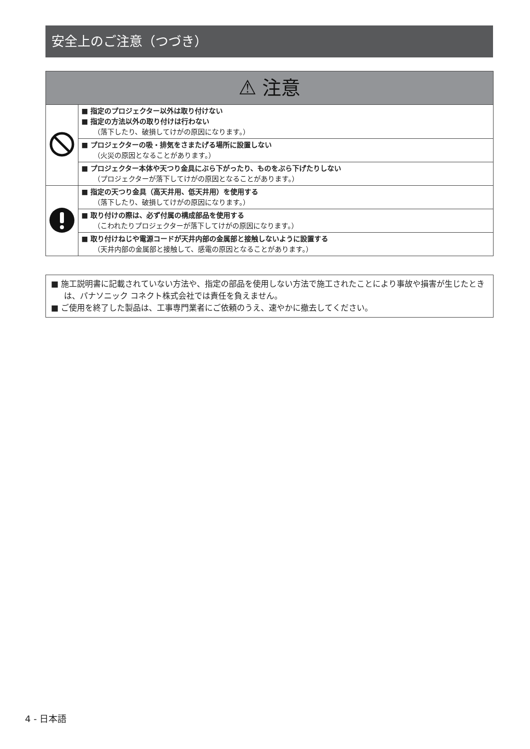安全上のご注意（つづき）
| ⚠ 注意 | |
| --- | --- |
| | ■ 指定のプロジェクター以外は取り付けない ■ 指定の方法以外の取り付けは行わない （落下したり、破損してけがの原因になります。） |
| | ■ プロジェクターの吸・排気をさまたげる場所に設置しない （火災の原因となることがあります。） |
| | ■ プロジェクター本体や天つり金具にぶら下がったり、ものをぶら下げたりしない （プロジェクターが落下してけがの原因となることがあります。） |
| | ■ 指定の天つり金具（高天井用、低天井用）を使用する （落下したり、破損してけがの原因になります。） |
| | ■ 取り付けの際は、必ず付属の構成部品を使用する （こわれたりプロジェクターが落下してけがの原因になります。） |
| | ■ 取り付けねじや電源コードが天井内部の金属部と接触しないように設置する （天井内部の金属部と接触して、感電の原因となることがあります。） |
■ 施工説明書に記載されていない方法や、指定の部品を使用しない方法で施工されたことにより事故や損害が生じたときは、パナソニック コネクト株式会社では責任を負えません。
■ ご使用を終了した製品は、工事専門業者にご依頼のうえ、速やかに撤去してください。
4 - 日本語